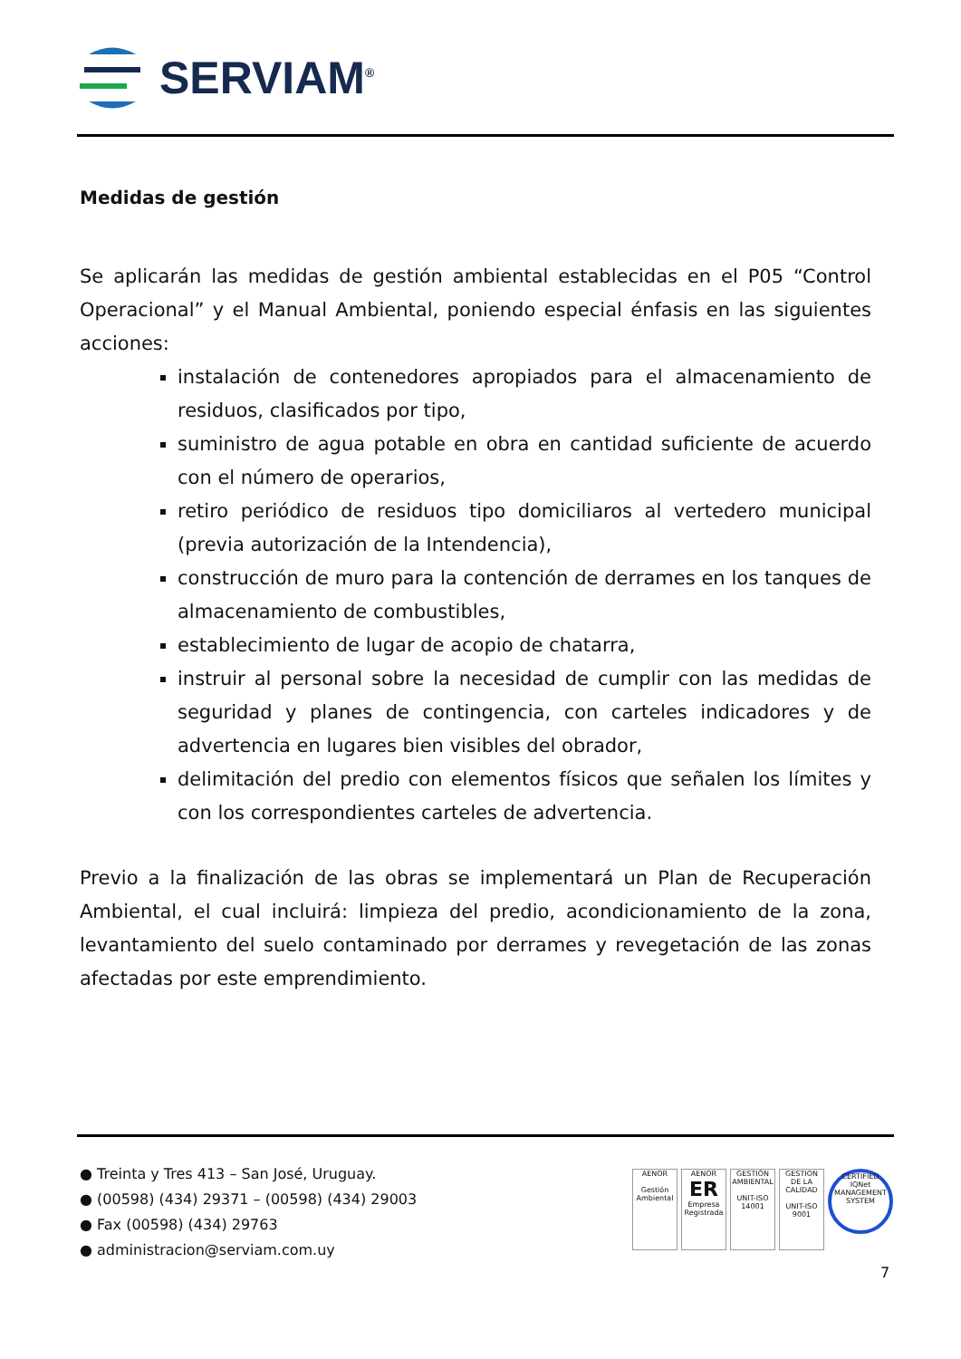SERVIAM<sup>®</sup>
Medidas de gestión
Se aplicarán las medidas de gestión ambiental establecidas en el P05 “Control Operacional” y el Manual Ambiental, poniendo especial énfasis en las siguientes acciones:
instalación de contenedores apropiados para el almacenamiento de residuos, clasificados por tipo,
suministro de agua potable en obra en cantidad suficiente de acuerdo con el número de operarios,
retiro periódico de residuos tipo domiciliaros al vertedero municipal (previa autorización de la Intendencia),
construcción de muro para la contención de derrames en los tanques de almacenamiento de combustibles,
establecimiento de lugar de acopio de chatarra,
instruir al personal sobre la necesidad de cumplir con las medidas de seguridad y planes de contingencia, con carteles indicadores y de advertencia en lugares bien visibles del obrador,
delimitación del predio con elementos físicos que señalen los límites y con los correspondientes carteles de advertencia.
Previo a la finalización de las obras se implementará un Plan de Recuperación Ambiental, el cual incluirá: limpieza del predio, acondicionamiento de la zona, levantamiento del suelo contaminado por derrames y revegetación de las zonas afectadas por este emprendimiento.
● Treinta y Tres 413 – San José, Uruguay.
● (00598) (434) 29371 – (00598) (434) 29003
● Fax (00598) (434) 29763
● administracion@serviam.com.uy
AENOR
Gestión Ambiental
AENOR
ER
Empresa Registrada
GESTIÓN AMBIENTAL
UNIT-ISO 14001
GESTION DE LA CALIDAD
UNIT-ISO 9001
CERTIFIED IQNet MANAGEMENT SYSTEM
7